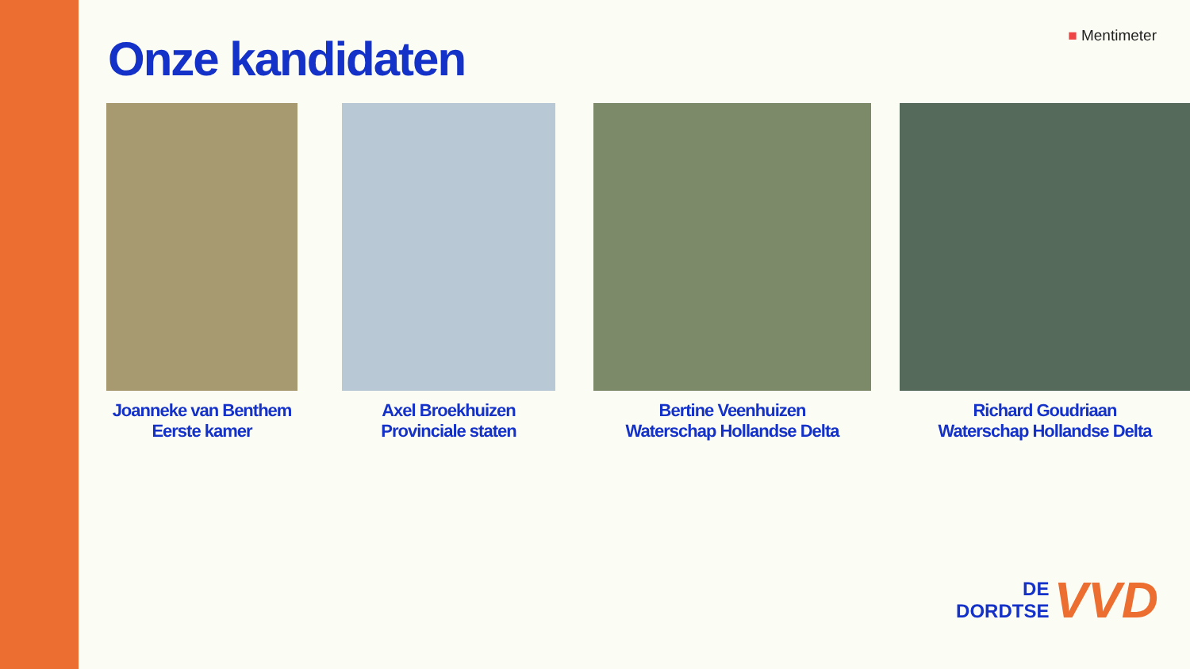■ Mentimeter Onze kandidaten
Joanneke van Benthem
Eerste kamer
Axel Broekhuizen
Provinciale staten
Bertine Veenhuizen
Waterschap Hollandse Delta
Richard Goudriaan
Waterschap Hollandse Delta
DE
DORDTSE
VVD